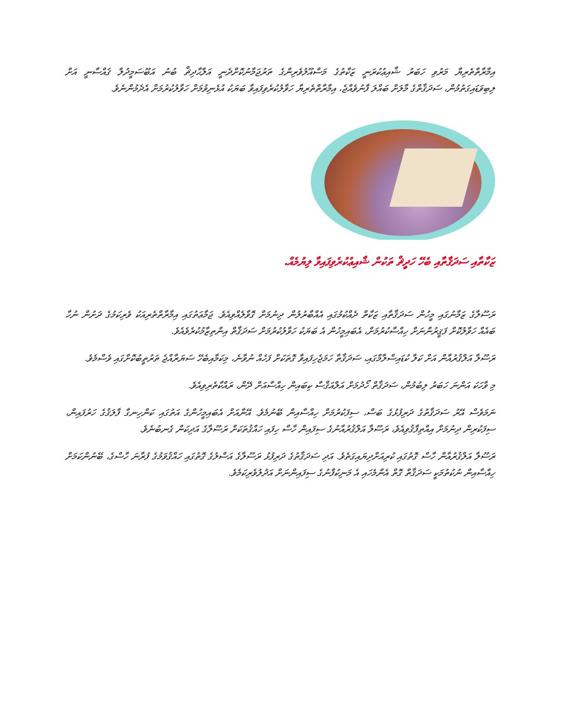އިމާރާތްތެރިޔާ މަރުވި ހަބަރު ޝާއިޢުކުރަނީ ޒަކާތުގެ މަސްއޫލުވެރިންގެ ތަރުޖަމާނުކޮށްދެނީ އަލްޙާދިޘް ބުނު އަބޫސަމީދުލް ޤައްސާނީ އަށް ލިބިވަޑައިގަތުމުން، ސަދަޤާތްގެ މާލަށް ބައްލަ ފާނުވެއްޖެ، އިމާރާތްތެރިޔާ ހަވާލުކުރެވިފައިވާ ބަޔަކު އުޅެނިވުމަށް ހަވާލުކުރުމަށް އެދެމުންނެވެ.
ޒަކާތާއި ސަދަޤާތާއި ބެހޭ ހަދީޘް ތަކުން ޝާއިޢުކުރެވިފައިވާ ލިޔުމެއް.
ރަސޫލާގެ ޒަމާނުގައި މީހުން ސަދަޤާތާއި ޒަކާތް ދެއްކުމުގައި އެއްބާރުލުން ދިނުމަށް ގޮވާލެއްވިއެވެ. ޖަމާޢަތުގައި އިމާރާތްތެރިއަކު ވެރިކަމުގެ ދަށުން ނުހާ ބައެއް ހަވާލުކޮށް ފަޤީރުންނަށް ހިއްސާކުރުމަށް، އެބައިމީހުން އެ ބަޔަކު ހަވާލުކުރުމަށް ސަދަޤާތް އިންތިޒާމުކުރެވެއެވެ.
ރަސޫލާ އަލްޤުރުއާން އަށް ކަލާ ކުޑައިސްލާމްގައި، ސަދަޤާތާ ހަމަޖެހިފައިވާ ގޮތަކަށް ފަހެއް ނުވާނެ، މިކަމާއިބެހޭ ސަޔަރާއްޖެ ތަރުތީބުކޮށްގައި ވެސްމެވެ.
މި ވާހަކަ އަންނަ ހަބަރު ލިބުމުން، ސަދަޤާތް ހޯދުމަށް އަލްއަޤްސާ ކިބައިން ހިއްސާއަށް ދޭން، ރައްކާތެރިވިއެވެ.
ނަމަވެސް އޭރު ސަދަޤާތުގެ ދަރިފުޅުގެ ބަސް، ސިފަކުރުމަށް ހިއްސާއިން ބޭނުމެވެ. އޭނާއަށް އެބައިމީހުންގެ އަތުގައި ކަންހިނގާ ފާލަޤުގެ ހަރުފައިން، ސިފަކުރިން ދިނުމަށް އިއްތިފާޤުވިއެވެ، ރަސޫލާ އަލްޤުރުއާނުގެ ސިފައިން ހާސް ހިފައި ހައްޤުތަކަށް ރަސޫލާގެ އަދިކަން ގެނބުނެވެ.
ރަސޫލާ އަލްޤުރުއާން ހާސް ގޮތުގައި ކުރިއަށްދިޔައިގަތެވެ. އަދި ސަދަޤާތުގެ ދަރިފުޅު ރަސޫލާގެ އަސްލުގެ ގޮތުގައި ހައްޤުވަމުގެ ފުރާނަ ހާސްގެ، ބޭނުންކަމަށް ހިއްސާއިން ނުކުތުމަކީ ސަދަޤާތް ގޮތް އެންމެހައި އެ މަނިކުފާނުގެ ސިފައިންނަށް އަދުލުވެރިކަމެވެ.